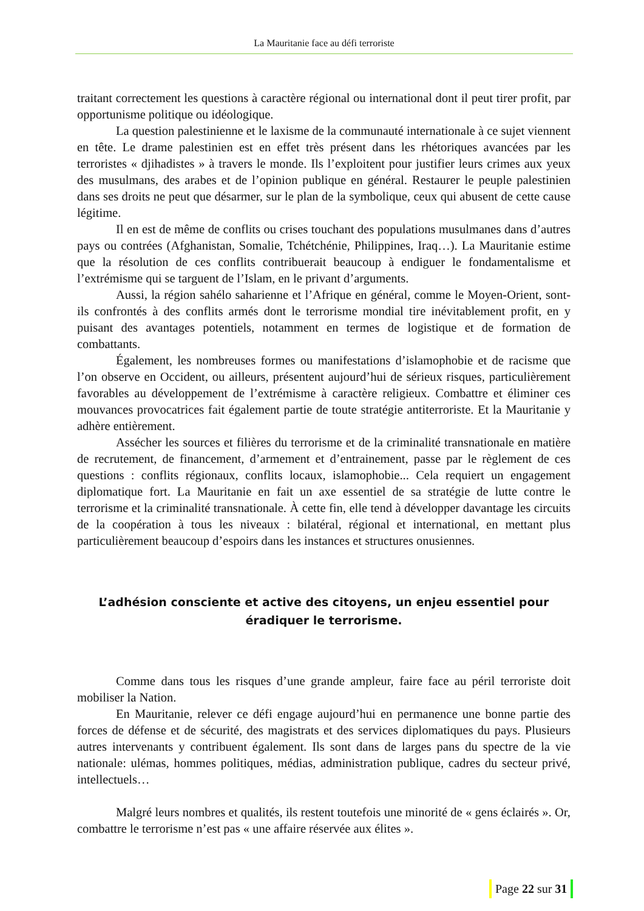La Mauritanie face au défi terroriste
traitant correctement les questions à caractère régional ou international dont il peut tirer profit, par opportunisme politique ou idéologique.
La question palestinienne et le laxisme de la communauté internationale à ce sujet viennent en tête. Le drame palestinien est en effet très présent dans les rhétoriques avancées par les terroristes « djihadistes » à travers le monde. Ils l’exploitent pour justifier leurs crimes aux yeux des musulmans, des arabes et de l’opinion publique en général. Restaurer le peuple palestinien dans ses droits ne peut que désarmer, sur le plan de la symbolique, ceux qui abusent de cette cause légitime.
Il en est de même de conflits ou crises touchant des populations musulmanes dans d’autres pays ou contrées (Afghanistan, Somalie, Tchétchénie, Philippines, Iraq…). La Mauritanie estime que la résolution de ces conflits contribuerait beaucoup à endiguer le fondamentalisme et l’extrémisme qui se targuent de l’Islam, en le privant d’arguments.
Aussi, la région sahélo saharienne et l’Afrique en général, comme le Moyen-Orient, sont-ils confrontés à des conflits armés dont le terrorisme mondial tire inévitablement profit, en y puisant des avantages potentiels, notamment en termes de logistique et de formation de combattants.
Également, les nombreuses formes ou manifestations d’islamophobie et de racisme que l’on observe en Occident, ou ailleurs, présentent aujourd’hui de sérieux risques, particulièrement favorables au développement de l’extrémisme à caractère religieux. Combattre et éliminer ces mouvances provocatrices fait également partie de toute stratégie antiterroriste. Et la Mauritanie y adhère entièrement.
Assécher les sources et filières du terrorisme et de la criminalité transnationale en matière de recrutement, de financement, d’armement et d’entrainement, passe par le règlement de ces questions : conflits régionaux, conflits locaux, islamophobie... Cela requiert un engagement diplomatique fort. La Mauritanie en fait un axe essentiel de sa stratégie de lutte contre le terrorisme et la criminalité transnationale. À cette fin, elle tend à développer davantage les circuits de la coopération à tous les niveaux : bilatéral, régional et international, en mettant plus particulièrement beaucoup d’espoirs dans les instances et structures onusiennes.
L’adhésion consciente et active des citoyens, un enjeu essentiel pour éradiquer le terrorisme.
Comme dans tous les risques d’une grande ampleur, faire face au péril terroriste doit mobiliser la Nation.
En Mauritanie, relever ce défi engage aujourd’hui en permanence une bonne partie des forces de défense et de sécurité, des magistrats et des services diplomatiques du pays. Plusieurs autres intervenants y contribuent également. Ils sont dans de larges pans du spectre de la vie nationale: ulémas, hommes politiques, médias, administration publique, cadres du secteur privé, intellectuels…
Malgré leurs nombres et qualités, ils restent toutefois une minorité de « gens éclairés ». Or, combattre le terrorisme n’est pas « une affaire réservée aux élites ».
Page 22 sur 31